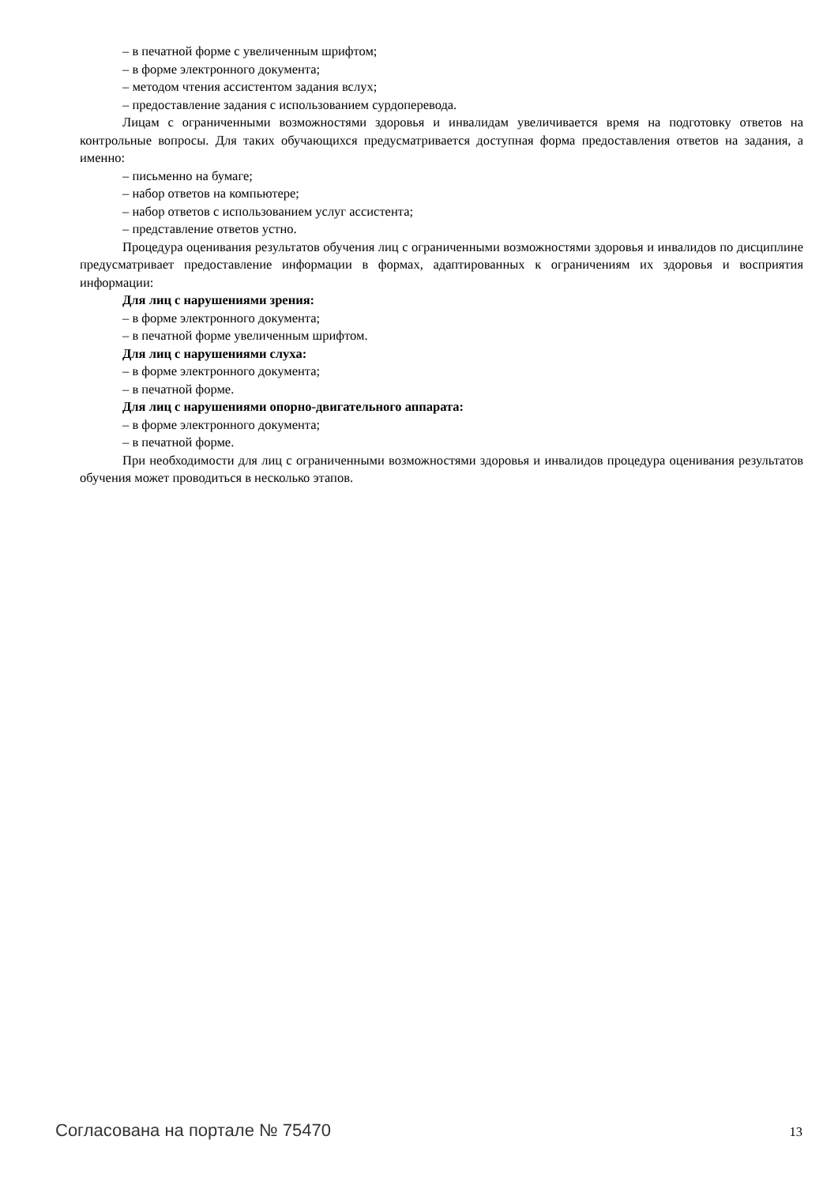– в печатной форме с увеличенным шрифтом;
– в форме электронного документа;
– методом чтения ассистентом задания вслух;
– предоставление задания с использованием сурдоперевода.
Лицам с ограниченными возможностями здоровья и инвалидам увеличивается время на подготовку ответов на контрольные вопросы. Для таких обучающихся предусматривается доступная форма предоставления ответов на задания, а именно:
– письменно на бумаге;
– набор ответов на компьютере;
– набор ответов с использованием услуг ассистента;
– представление ответов устно.
Процедура оценивания результатов обучения лиц с ограниченными возможностями здоровья и инвалидов по дисциплине предусматривает предоставление информации в формах, адаптированных к ограничениям их здоровья и восприятия информации:
Для лиц с нарушениями зрения:
– в форме электронного документа;
– в печатной форме увеличенным шрифтом.
Для лиц с нарушениями слуха:
– в форме электронного документа;
– в печатной форме.
Для лиц с нарушениями опорно-двигательного аппарата:
– в форме электронного документа;
– в печатной форме.
При необходимости для лиц с ограниченными возможностями здоровья и инвалидов процедура оценивания результатов обучения может проводиться в несколько этапов.
Согласована на портале № 75470 13